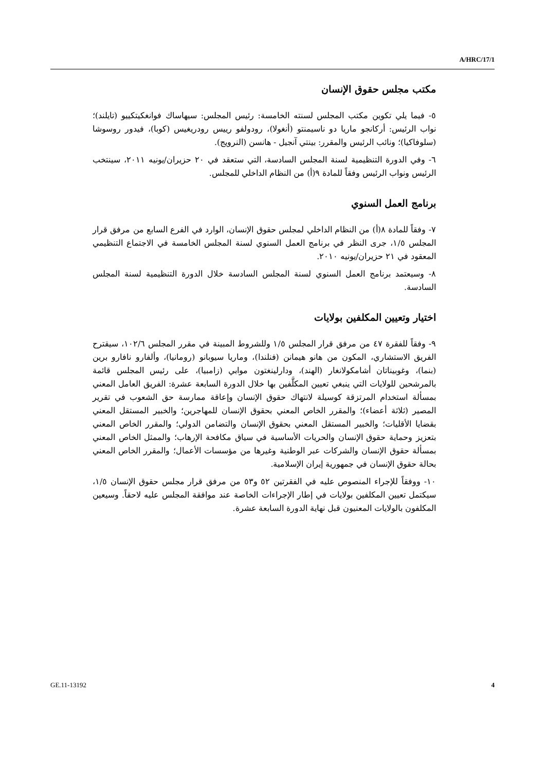A/HRC/17/1
مكتب مجلس حقوق الإنسان
٥- فيما يلي تكوين مكتب المجلس لسنته الخامسة: رئيس المجلس: سيهاساك فوانغكيتكييو (تايلند)؛ نواب الرئيس: أركانجو ماريا دو ناسيمنتو (أنغولا)، رودولفو رييس رودريغيس (كوبا)، فيدور روسوشا (سلوفاكيا)؛ ونائب الرئيس والمقرر: بينتي آنجيل - هانسن (النرويج).
٦- وفي الدورة التنظيمية لسنة المجلس السادسة، التي ستعقد في ٢٠ حزيران/يونيه ٢٠١١، سينتخب الرئيس ونواب الرئيس وفقاً للمادة ٩(أ) من النظام الداخلي للمجلس.
برنامج العمل السنوي
٧- وفقاً للمادة ٨(أ) من النظام الداخلي لمجلس حقوق الإنسان، الوارد في الفرع السابع من مرفق قرار المجلس ١/٥، جرى النظر في برنامج العمل السنوي لسنة المجلس الخامسة في الاجتماع التنظيمي المعقود في ٢١ حزيران/يونيه ٢٠١٠.
٨- وسيعتمد برنامج العمل السنوي لسنة المجلس السادسة خلال الدورة التنظيمية لسنة المجلس السادسة.
اختيار وتعيين المكلفين بولايات
٩- وفقاً للفقرة ٤٧ من مرفق قرار المجلس ١/٥ وللشروط المبينة في مقرر المجلس ١٠٢/٦، سيقترح الفريق الاستشاري، المكون من هانو هيمانن (فنلندا)، وماريا سيوبانو (رومانيا)، وألفارو نافارو برين (بنما)، وغوبيناتان أشامكولانغار (الهند)، ودارلينغتون موابي (زامبيا)، على رئيس المجلس قائمة بالمرشحين للولايات التي ينبغي تعيين المكلَّفين بها خلال الدورة السابعة عشرة: الفريق العامل المعني بمسألة استخدام المرتزقة كوسيلة لانتهاك حقوق الإنسان وإعاقة ممارسة حق الشعوب في تقرير المصير (ثلاثة أعضاء)؛ والمقرر الخاص المعني بحقوق الإنسان للمهاجرين؛ والخبير المستقل المعني بقضايا الأقليات؛ والخبير المستقل المعني بحقوق الإنسان والتضامن الدولي؛ والمقرر الخاص المعني بتعزيز وحماية حقوق الإنسان والحريات الأساسية في سياق مكافحة الإرهاب؛ والممثل الخاص المعني بمسألة حقوق الإنسان والشركات عبر الوطنية وغيرها من مؤسسات الأعمال؛ والمقرر الخاص المعني بحالة حقوق الإنسان في جمهورية إيران الإسلامية.
١٠- ووفقاً للإجراء المنصوص عليه في الفقرتين ٥٢ و٥٣ من مرفق قرار مجلس حقوق الإنسان ١/٥، سيكتمل تعيين المكلفين بولايات في إطار الإجراءات الخاصة عند موافقة المجلس عليه لاحقاً. وسيعين المكلفون بالولايات المعنيون قبل نهاية الدورة السابعة عشرة.
GE.11-13192 4